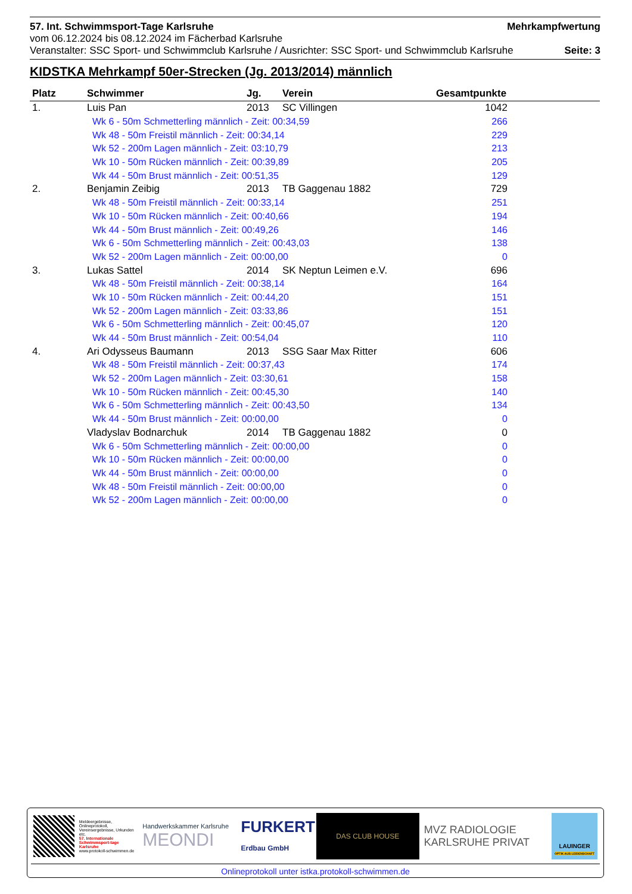57. Int. Schwimmsport-Tage Karlsruhe Mehrkampfwertung
vom 06.12.2024 bis 08.12.2024 im Fächerbad Karlsruhe
Veranstalter: SSC Sport- und Schwimmclub Karlsruhe / Ausrichter: SSC Sport- und Schwimmclub Karlsruhe Seite: 3
KIDSTKA Mehrkampf 50er-Strecken (Jg. 2013/2014) männlich
| Platz | Schwimmer | Jg. | Verein | Gesamtpunkte | |
| --- | --- | --- | --- | --- | --- |
| 1. | Luis Pan | 2013 | SC Villingen | 1042 | |
| | Wk 6 - 50m Schmetterling männlich - Zeit: 00:34,59 | | | 266 | |
| | Wk 48 - 50m Freistil männlich - Zeit: 00:34,14 | | | 229 | |
| | Wk 52 - 200m Lagen männlich - Zeit: 03:10,79 | | | 213 | |
| | Wk 10 - 50m Rücken männlich - Zeit: 00:39,89 | | | 205 | |
| | Wk 44 - 50m Brust männlich - Zeit: 00:51,35 | | | 129 | |
| 2. | Benjamin Zeibig | 2013 | TB Gaggenau 1882 | 729 | |
| | Wk 48 - 50m Freistil männlich - Zeit: 00:33,14 | | | 251 | |
| | Wk 10 - 50m Rücken männlich - Zeit: 00:40,66 | | | 194 | |
| | Wk 44 - 50m Brust männlich - Zeit: 00:49,26 | | | 146 | |
| | Wk 6 - 50m Schmetterling männlich - Zeit: 00:43,03 | | | 138 | |
| | Wk 52 - 200m Lagen männlich - Zeit: 00:00,00 | | | 0 | |
| 3. | Lukas Sattel | 2014 | SK Neptun Leimen e.V. | 696 | |
| | Wk 48 - 50m Freistil männlich - Zeit: 00:38,14 | | | 164 | |
| | Wk 10 - 50m Rücken männlich - Zeit: 00:44,20 | | | 151 | |
| | Wk 52 - 200m Lagen männlich - Zeit: 03:33,86 | | | 151 | |
| | Wk 6 - 50m Schmetterling männlich - Zeit: 00:45,07 | | | 120 | |
| | Wk 44 - 50m Brust männlich - Zeit: 00:54,04 | | | 110 | |
| 4. | Ari Odysseus Baumann | 2013 | SSG Saar Max Ritter | 606 | |
| | Wk 48 - 50m Freistil männlich - Zeit: 00:37,43 | | | 174 | |
| | Wk 52 - 200m Lagen männlich - Zeit: 03:30,61 | | | 158 | |
| | Wk 10 - 50m Rücken männlich - Zeit: 00:45,30 | | | 140 | |
| | Wk 6 - 50m Schmetterling männlich - Zeit: 00:43,50 | | | 134 | |
| | Wk 44 - 50m Brust männlich - Zeit: 00:00,00 | | | 0 | |
| | Vladyslav Bodnarchuk | 2014 | TB Gaggenau 1882 | 0 | |
| | Wk 6 - 50m Schmetterling männlich - Zeit: 00:00,00 | | | 0 | |
| | Wk 10 - 50m Rücken männlich - Zeit: 00:00,00 | | | 0 | |
| | Wk 44 - 50m Brust männlich - Zeit: 00:00,00 | | | 0 | |
| | Wk 48 - 50m Freistil männlich - Zeit: 00:00,00 | | | 0 | |
| | Wk 52 - 200m Lagen männlich - Zeit: 00:00,00 | | | 0 | |
Meldeergebnisse, Onlineprotokoll, Vereinsergebnisse, Urkunden etc.
57. Internationale Schwimmsport-tage Karlsruhe
www.protokoll-schwimmen.de
Handwerkskammer Karlsruhe
MEONDI
FURKERT
Erdbau GmbH
DAS CLUB HOUSE
MVZ RADIOLOGIE
KARLSRUHE PRIVAT
LAUINGER
OPTIK AUS LEIDENSCHAFT
Onlineprotokoll unter istka.protokoll-schwimmen.de